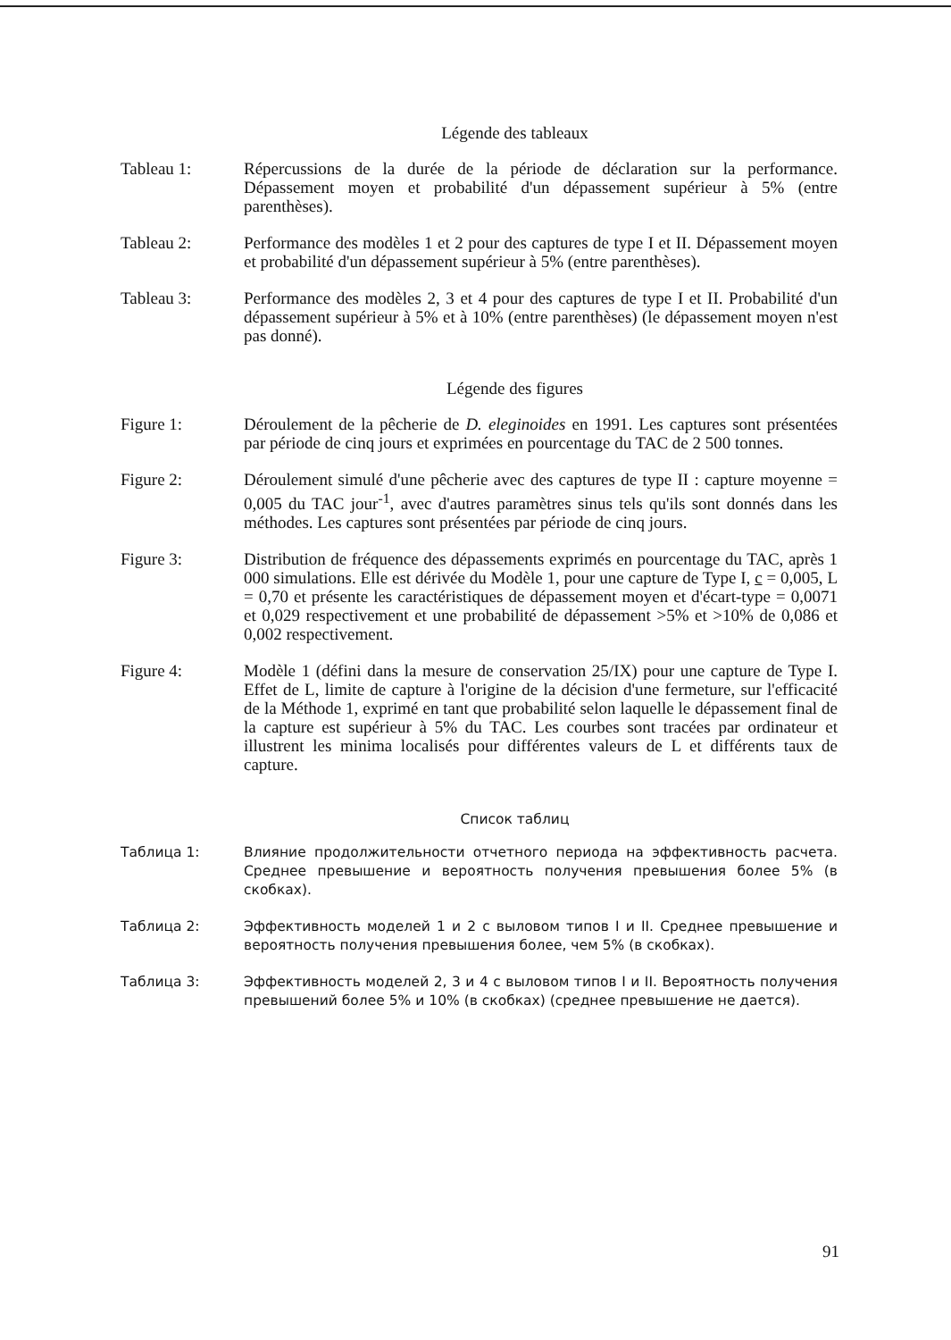Légende des tableaux
Tableau 1: Répercussions de la durée de la période de déclaration sur la performance. Dépassement moyen et probabilité d'un dépassement supérieur à 5% (entre parenthèses).
Tableau 2: Performance des modèles 1 et 2 pour des captures de type I et II. Dépassement moyen et probabilité d'un dépassement supérieur à 5% (entre parenthèses).
Tableau 3: Performance des modèles 2, 3 et 4 pour des captures de type I et II. Probabilité d'un dépassement supérieur à 5% et à 10% (entre parenthèses) (le dépassement moyen n'est pas donné).
Légende des figures
Figure 1: Déroulement de la pêcherie de D. eleginoides en 1991. Les captures sont présentées par période de cinq jours et exprimées en pourcentage du TAC de 2 500 tonnes.
Figure 2: Déroulement simulé d'une pêcherie avec des captures de type II : capture moyenne = 0,005 du TAC jour<sup>-1</sup>, avec d'autres paramètres sinus tels qu'ils sont donnés dans les méthodes. Les captures sont présentées par période de cinq jours.
Figure 3: Distribution de fréquence des dépassements exprimés en pourcentage du TAC, après 1 000 simulations. Elle est dérivée du Modèle 1, pour une capture de Type I, c = 0,005, L = 0,70 et présente les caractéristiques de dépassement moyen et d'écart-type = 0,0071 et 0,029 respectivement et une probabilité de dépassement >5% et >10% de 0,086 et 0,002 respectivement.
Figure 4: Modèle 1 (défini dans la mesure de conservation 25/IX) pour une capture de Type I. Effet de L, limite de capture à l'origine de la décision d'une fermeture, sur l'efficacité de la Méthode 1, exprimé en tant que probabilité selon laquelle le dépassement final de la capture est supérieur à 5% du TAC. Les courbes sont tracées par ordinateur et illustrent les minima localisés pour différentes valeurs de L et différents taux de capture.
Список таблиц
Таблица 1: Влияние продолжительности отчетного периода на эффективность расчета. Среднее превышение и вероятность получения превышения более 5% (в скобках).
Таблица 2: Эффективность моделей 1 и 2 с выловом типов I и II. Среднее превышение и вероятность получения превышения более, чем 5% (в скобках).
Таблица 3: Эффективность моделей 2, 3 и 4 с выловом типов I и II. Вероятность получения превышений более 5% и 10% (в скобках) (среднее превышение не дается).
91